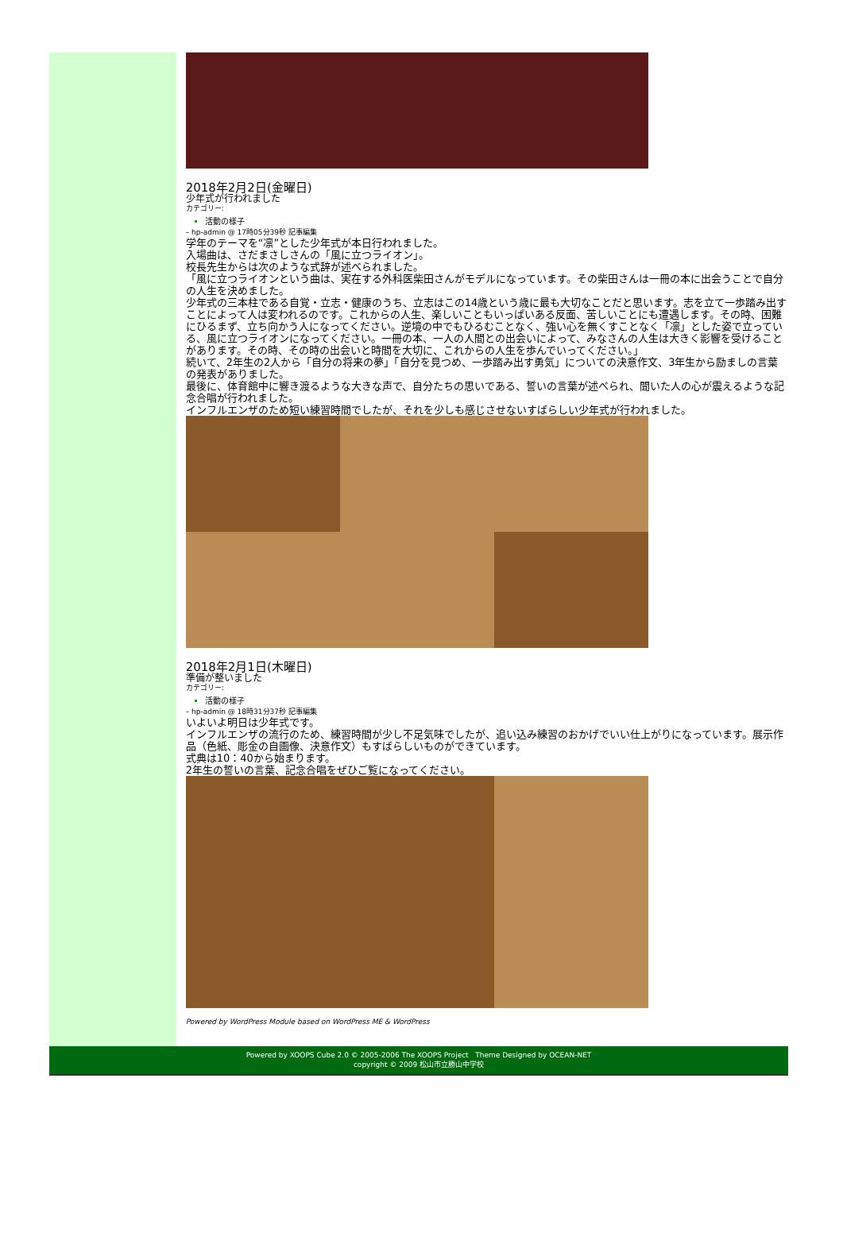2018年2月2日(金曜日)
少年式が行われました
カテゴリー:
活動の様子
– hp-admin @ 17時05分39秒 記事編集
学年のテーマを“凛”とした少年式が本日行われました。
入場曲は、さだまさしさんの「風に立つライオン」。
校長先生からは次のような式辞が述べられました。
「風に立つライオンという曲は、実在する外科医柴田さんがモデルになっています。その柴田さんは一冊の本に出会うことで自分の人生を決めました。
少年式の三本柱である自覚・立志・健康のうち、立志はこの14歳という歳に最も大切なことだと思います。志を立て一歩踏み出すことによって人は変われるのです。これからの人生、楽しいこともいっぱいある反面、苦しいことにも遭遇します。その時、困難にひるまず、立ち向かう人になってください。逆境の中でもひるむことなく、強い心を無くすことなく「凛」とした姿で立っている、風に立つライオンになってください。一冊の本、一人の人間との出会いによって、みなさんの人生は大きく影響を受けることがあります。その時、その時の出会いと時間を大切に、これからの人生を歩んでいってください。」
続いて、2年生の2人から「自分の将来の夢」「自分を見つめ、一歩踏み出す勇気」についての決意作文、3年生から励ましの言葉の発表がありました。
最後に、体育館中に響き渡るような大きな声で、自分たちの思いである、誓いの言葉が述べられ、聞いた人の心が震えるような記念合唱が行われました。
インフルエンザのため短い練習時間でしたが、それを少しも感じさせないすばらしい少年式が行われました。
2018年2月1日(木曜日)
準備が整いました
カテゴリー:
活動の様子
– hp-admin @ 18時31分37秒 記事編集
いよいよ明日は少年式です。
インフルエンザの流行のため、練習時間が少し不足気味でしたが、追い込み練習のおかげでいい仕上がりになっています。展示作品（色紙、彫金の自画像、決意作文）もすばらしいものができています。
式典は10：40から始まります。
2年生の誓いの言葉、記念合唱をぜひご覧になってください。
Powered by WordPress Module based on WordPress ME & WordPress
Powered by XOOPS Cube 2.0 © 2005-2006 The XOOPS Project Theme Designed by OCEAN-NET
copyright © 2009 松山市立勝山中学校